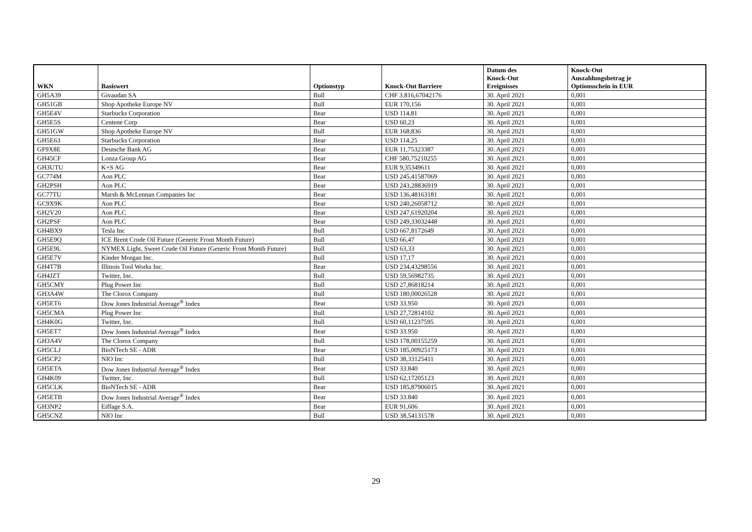| WKN | Basiswert | Optionstyp | Knock-Out Barriere | Datum des Knock-Out Ereignisses | Knock-Out Auszahlungsbetrag je Optionsschein in EUR |
| --- | --- | --- | --- | --- | --- |
| GH5A39 | Givaudan SA | Bull | CHF 3.816,67042176 | 30. April 2021 | 0,001 |
| GH51GB | Shop Apotheke Europe NV | Bull | EUR 170,156 | 30. April 2021 | 0,001 |
| GH5E4V | Starbucks Corporation | Bear | USD 114,81 | 30. April 2021 | 0,001 |
| GH5E5S | Centene Corp | Bear | USD 60,23 | 30. April 2021 | 0,001 |
| GH51GW | Shop Apotheke Europe NV | Bull | EUR 168,836 | 30. April 2021 | 0,001 |
| GH5E63 | Starbucks Corporation | Bear | USD 114,25 | 30. April 2021 | 0,001 |
| GF9X8E | Deutsche Bank AG | Bear | EUR 11,75323387 | 30. April 2021 | 0,001 |
| GH45CF | Lonza Group AG | Bear | CHF 580,75210255 | 30. April 2021 | 0,001 |
| GH3UTU | K+S AG | Bear | EUR 9,35349611 | 30. April 2021 | 0,001 |
| GC774M | Aon PLC | Bear | USD 245,41587069 | 30. April 2021 | 0,001 |
| GH2PSH | Aon PLC | Bear | USD 243,28836919 | 30. April 2021 | 0,001 |
| GC77TU | Marsh & McLennan Companies Inc | Bear | USD 136,48163181 | 30. April 2021 | 0,001 |
| GC9X9K | Aon PLC | Bear | USD 240,26058712 | 30. April 2021 | 0,001 |
| GH2V20 | Aon PLC | Bear | USD 247,61920204 | 30. April 2021 | 0,001 |
| GH2PSF | Aon PLC | Bear | USD 249,33032448 | 30. April 2021 | 0,001 |
| GH4BX9 | Tesla Inc | Bull | USD 667,8172649 | 30. April 2021 | 0,001 |
| GH5E9Q | ICE Brent Crude Oil Future (Generic Front Month Future) | Bull | USD 66,47 | 30. April 2021 | 0,001 |
| GH5E9L | NYMEX Light, Sweet Crude Oil Future (Generic Front Month Future) | Bull | USD 63,33 | 30. April 2021 | 0,001 |
| GH5E7V | Kinder Morgan Inc. | Bull | USD 17,17 | 30. April 2021 | 0,001 |
| GH4T7B | Illinois Tool Works Inc. | Bear | USD 234,43298556 | 30. April 2021 | 0,001 |
| GH4JZT | Twitter, Inc. | Bull | USD 59,56982735 | 30. April 2021 | 0,001 |
| GH5CMY | Plug Power Inc | Bull | USD 27,86818214 | 30. April 2021 | 0,001 |
| GH3A4W | The Clorox Company | Bull | USD 180,00026528 | 30. April 2021 | 0,001 |
| GH5ET6 | Dow Jones Industrial Average<sup>®</sup> Index | Bear | USD 33.950 | 30. April 2021 | 0,001 |
| GH5CMA | Plug Power Inc | Bull | USD 27,72814102 | 30. April 2021 | 0,001 |
| GH4K0G | Twitter, Inc. | Bull | USD 60,11237595 | 30. April 2021 | 0,001 |
| GH5ET7 | Dow Jones Industrial Average<sup>®</sup> Index | Bear | USD 33.950 | 30. April 2021 | 0,001 |
| GH3A4V | The Clorox Company | Bull | USD 178,00155259 | 30. April 2021 | 0,001 |
| GH5CLJ | BioNTech SE - ADR | Bear | USD 185,00925173 | 30. April 2021 | 0,001 |
| GH5CP2 | NIO Inc | Bull | USD 38,33125411 | 30. April 2021 | 0,001 |
| GH5ETA | Dow Jones Industrial Average<sup>®</sup> Index | Bear | USD 33.840 | 30. April 2021 | 0,001 |
| GH4K09 | Twitter, Inc. | Bull | USD 62,17205123 | 30. April 2021 | 0,001 |
| GH5CLK | BioNTech SE - ADR | Bear | USD 185,87906015 | 30. April 2021 | 0,001 |
| GH5ETB | Dow Jones Industrial Average<sup>®</sup> Index | Bear | USD 33.840 | 30. April 2021 | 0,001 |
| GH3NP2 | Eiffage S.A. | Bear | EUR 91,606 | 30. April 2021 | 0,001 |
| GH5CNZ | NIO Inc | Bull | USD 38,54131578 | 30. April 2021 | 0,001 |
29